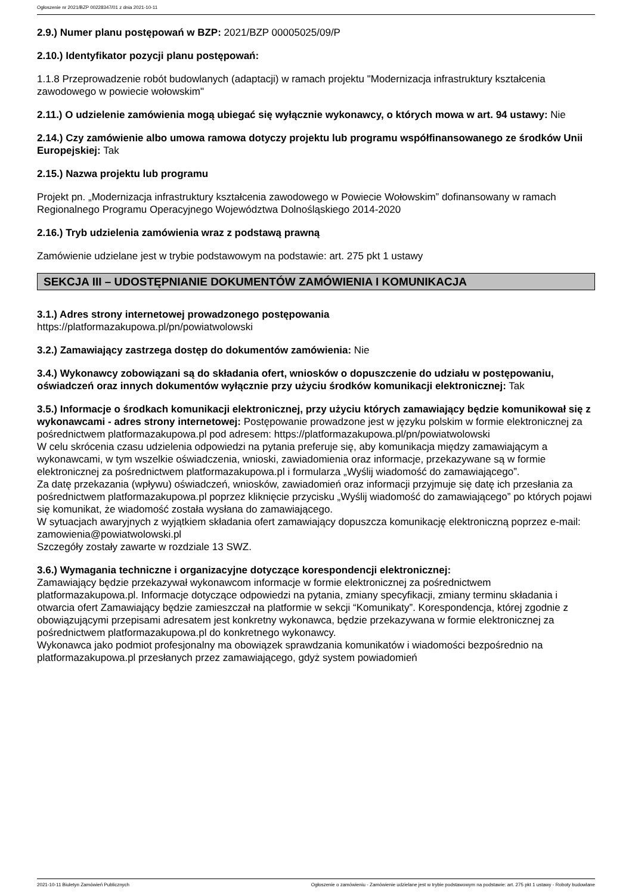Ogłoszenie nr 2021/BZP 00228347/01 z dnia 2021-10-11
2.9.) Numer planu postępowań w BZP: 2021/BZP 00005025/09/P
2.10.) Identyfikator pozycji planu postępowań:
1.1.8 Przeprowadzenie robót budowlanych (adaptacji) w ramach projektu "Modernizacja infrastruktury kształcenia zawodowego w powiecie wołowskim"
2.11.) O udzielenie zamówienia mogą ubiegać się wyłącznie wykonawcy, o których mowa w art. 94 ustawy: Nie
2.14.) Czy zamówienie albo umowa ramowa dotyczy projektu lub programu współfinansowanego ze środków Unii Europejskiej: Tak
2.15.) Nazwa projektu lub programu
Projekt pn. „Modernizacja infrastruktury kształcenia zawodowego w Powiecie Wołowskim” dofinansowany w ramach Regionalnego Programu Operacyjnego Województwa Dolnośląskiego 2014-2020
2.16.) Tryb udzielenia zamówienia wraz z podstawą prawną
Zamówienie udzielane jest w trybie podstawowym na podstawie: art. 275 pkt 1 ustawy
SEKCJA III – UDOSTĘPNIANIE DOKUMENTÓW ZAMÓWIENIA I KOMUNIKACJA
3.1.) Adres strony internetowej prowadzonego postępowania
https://platformazakupowa.pl/pn/powiatwolowski
3.2.) Zamawiający zastrzega dostęp do dokumentów zamówienia: Nie
3.4.) Wykonawcy zobowiązani są do składania ofert, wniosków o dopuszczenie do udziału w postępowaniu, oświadczeń oraz innych dokumentów wyłącznie przy użyciu środków komunikacji elektronicznej: Tak
3.5.) Informacje o środkach komunikacji elektronicznej, przy użyciu których zamawiający będzie komunikował się z wykonawcami - adres strony internetowej: Postępowanie prowadzone jest w języku polskim w formie elektronicznej za pośrednictwem platformazakupowa.pl pod adresem: https://platformazakupowa.pl/pn/powiatwolowski
W celu skrócenia czasu udzielenia odpowiedzi na pytania preferuje się, aby komunikacja między zamawiającym a wykonawcami, w tym wszelkie oświadczenia, wnioski, zawiadomienia oraz informacje, przekazywane są w formie elektronicznej za pośrednictwem platformazakupowa.pl i formularza „Wyślij wiadomość do zamawiającego”.
Za datę przekazania (wpływu) oświadczeń, wniosków, zawiadomień oraz informacji przyjmuje się datę ich przesłania za pośrednictwem platformazakupowa.pl poprzez kliknięcie przycisku „Wyślij wiadomość do zamawiającego” po których pojawi się komunikat, że wiadomość została wysłana do zamawiającego.
W sytuacjach awaryjnych z wyjątkiem składania ofert zamawiający dopuszcza komunikację elektroniczną poprzez e-mail: zamowienia@powiatwolowski.pl
Szczegóły zostały zawarte w rozdziale 13 SWZ.
3.6.) Wymagania techniczne i organizacyjne dotyczące korespondencji elektronicznej:
Zamawiający będzie przekazywał wykonawcom informacje w formie elektronicznej za pośrednictwem platformazakupowa.pl. Informacje dotyczące odpowiedzi na pytania, zmiany specyfikacji, zmiany terminu składania i otwarcia ofert Zamawiający będzie zamieszczał na platformie w sekcji “Komunikaty”. Korespondencja, której zgodnie z obowiązującymi przepisami adresatem jest konkretny wykonawca, będzie przekazywana w formie elektronicznej za pośrednictwem platformazakupowa.pl do konkretnego wykonawcy.
Wykonawca jako podmiot profesjonalny ma obowiązek sprawdzania komunikatów i wiadomości bezpośrednio na platformazakupowa.pl przesłanych przez zamawiającego, gdyż system powiadomień
2021-10-11 Biuletyn Zamówień Publicznych Ogłoszenie o zamówieniu - Zamówienie udzielane jest w trybie podstawowym na podstawie: art. 275 pkt 1 ustawy - Roboty budowlane